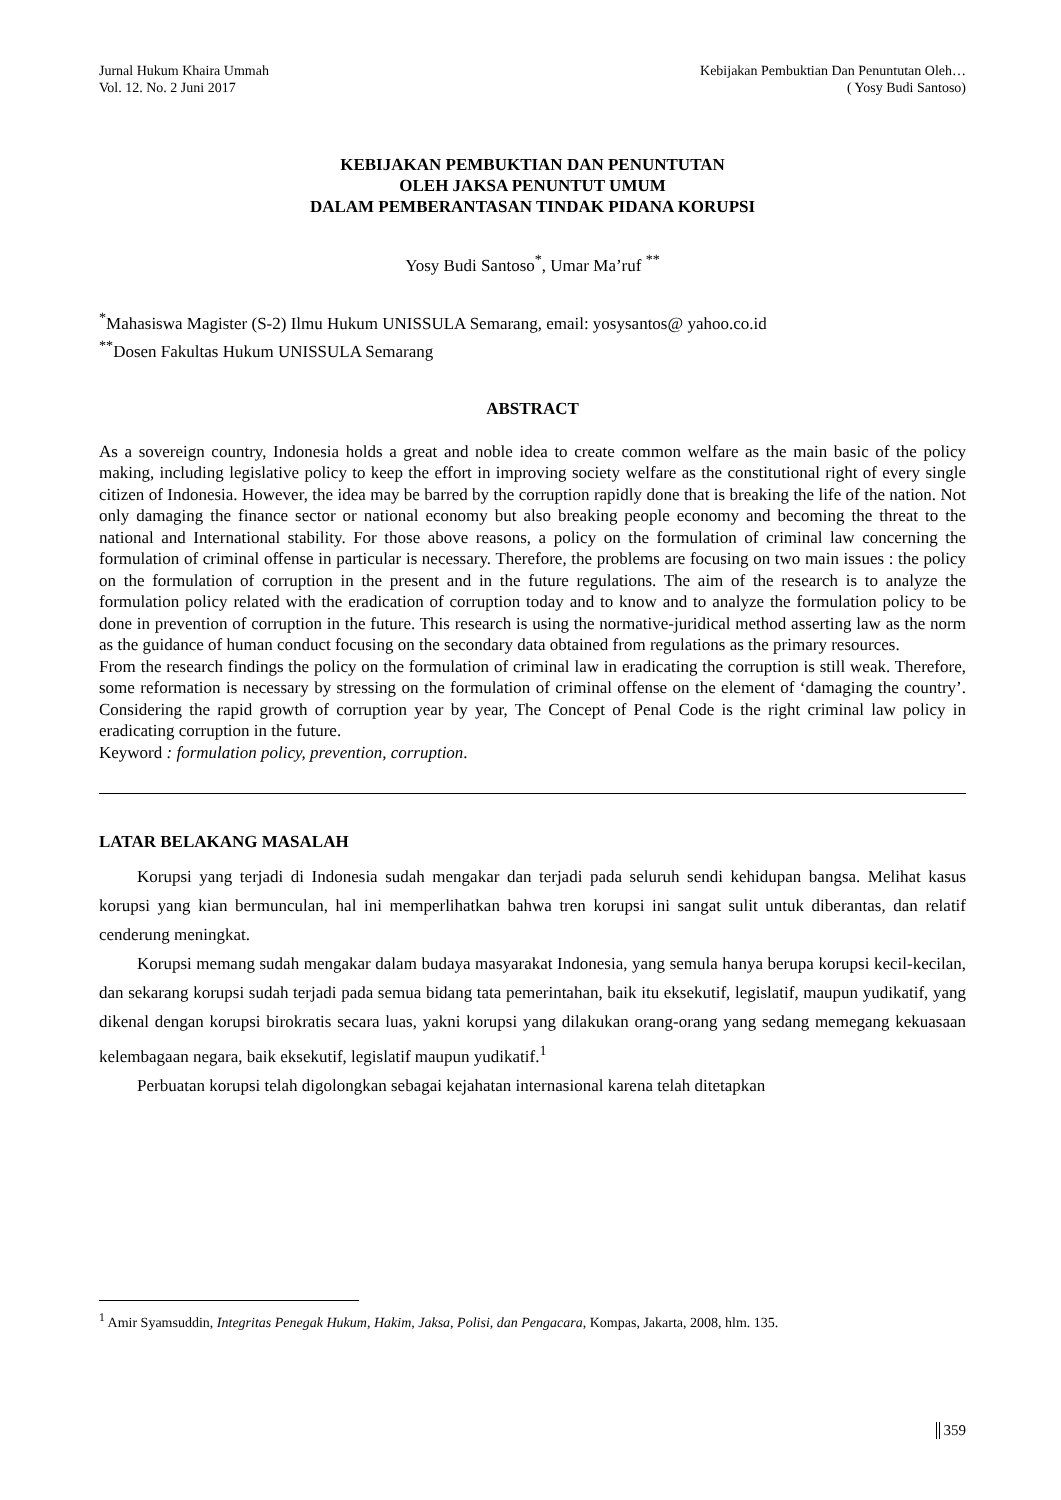Jurnal Hukum Khaira Ummah
Vol. 12. No. 2 Juni 2017
Kebijakan Pembuktian Dan Penuntutan Oleh…
( Yosy Budi Santoso)
KEBIJAKAN PEMBUKTIAN DAN PENUNTUTAN
OLEH JAKSA PENUNTUT UMUM
DALAM PEMBERANTASAN TINDAK PIDANA KORUPSI
Yosy Budi Santoso<sup>*</sup>, Umar Ma’ruf <sup>**</sup>
<sup>*</sup> Mahasiswa Magister (S-2) Ilmu Hukum UNISSULA Semarang, email: yosysantos@ yahoo.co.id
<sup>**</sup> Dosen Fakultas Hukum UNISSULA Semarang
ABSTRACT
As a sovereign country, Indonesia holds a great and noble idea to create common welfare as the main basic of the policy making, including legislative policy to keep the effort in improving society welfare as the constitutional right of every single citizen of Indonesia. However, the idea may be barred by the corruption rapidly done that is breaking the life of the nation. Not only damaging the finance sector or national economy but also breaking people economy and becoming the threat to the national and International stability. For those above reasons, a policy on the formulation of criminal law concerning the formulation of criminal offense in particular is necessary. Therefore, the problems are focusing on two main issues : the policy on the formulation of corruption in the present and in the future regulations. The aim of the research is to analyze the formulation policy related with the eradication of corruption today and to know and to analyze the formulation policy to be done in prevention of corruption in the future. This research is using the normative-juridical method asserting law as the norm as the guidance of human conduct focusing on the secondary data obtained from regulations as the primary resources.
From the research findings the policy on the formulation of criminal law in eradicating the corruption is still weak. Therefore, some reformation is necessary by stressing on the formulation of criminal offense on the element of ‘damaging the country’. Considering the rapid growth of corruption year by year, The Concept of Penal Code is the right criminal law policy in eradicating corruption in the future.
Keyword : formulation policy, prevention, corruption.
LATAR BELAKANG MASALAH
Korupsi yang terjadi di Indonesia sudah mengakar dan terjadi pada seluruh sendi kehidupan bangsa. Melihat kasus korupsi yang kian bermunculan, hal ini memperlihatkan bahwa tren korupsi ini sangat sulit untuk diberantas, dan relatif cenderung meningkat.
Korupsi memang sudah mengakar dalam budaya masyarakat Indonesia, yang semula hanya berupa korupsi kecil-kecilan, dan sekarang korupsi sudah terjadi pada semua bidang tata pemerintahan, baik itu eksekutif, legislatif, maupun yudikatif, yang dikenal dengan korupsi birokratis secara luas, yakni korupsi yang dilakukan orang-orang yang sedang memegang kekuasaan kelembagaan negara, baik eksekutif, legislatif maupun yudikatif.<sup>1</sup>
Perbuatan korupsi telah digolongkan sebagai kejahatan internasional karena telah ditetapkan
<sup>1</sup> Amir Syamsuddin, Integritas Penegak Hukum, Hakim, Jaksa, Polisi, dan Pengacara, Kompas, Jakarta, 2008, hlm. 135.
359